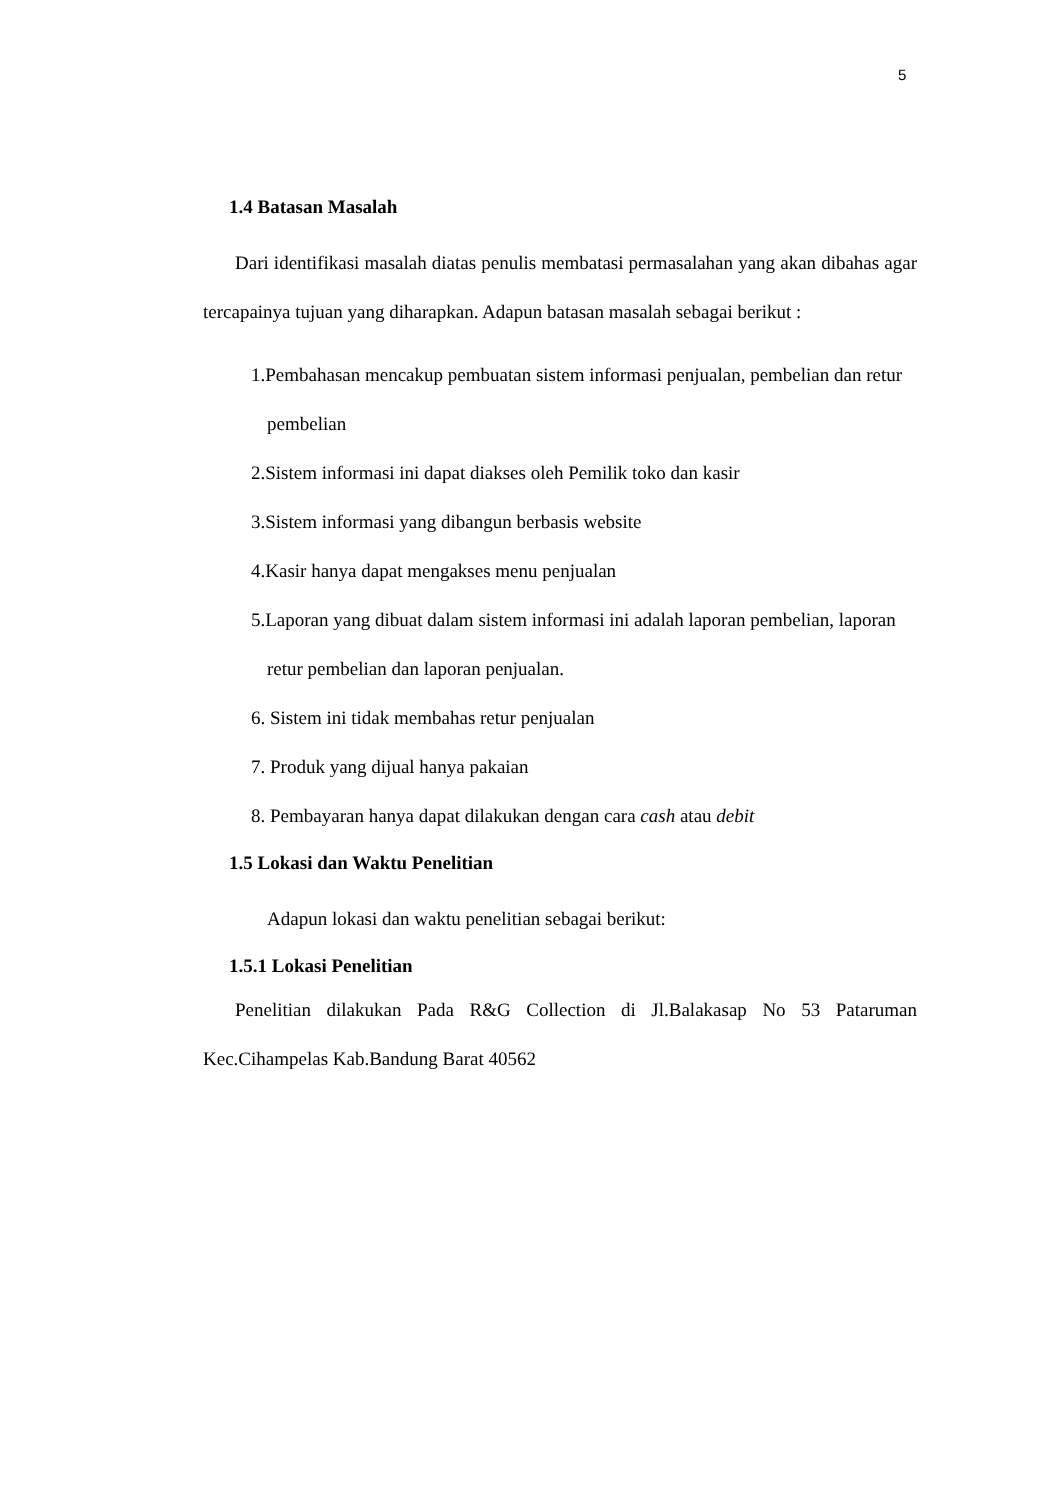5
1.4 Batasan Masalah
Dari identifikasi masalah diatas penulis membatasi permasalahan yang akan dibahas agar tercapainya tujuan yang diharapkan. Adapun batasan masalah sebagai berikut :
1.Pembahasan mencakup pembuatan sistem informasi penjualan, pembelian dan retur pembelian
2.Sistem informasi ini dapat diakses oleh Pemilik toko dan kasir
3.Sistem informasi yang dibangun berbasis website
4.Kasir hanya dapat mengakses menu penjualan
5.Laporan yang dibuat dalam sistem informasi ini adalah laporan pembelian, laporan retur pembelian dan laporan penjualan.
6. Sistem ini tidak membahas retur penjualan
7. Produk yang dijual hanya pakaian
8. Pembayaran hanya dapat dilakukan dengan cara cash atau debit
1.5 Lokasi dan Waktu Penelitian
Adapun lokasi dan waktu penelitian sebagai berikut:
1.5.1 Lokasi Penelitian
Penelitian dilakukan Pada R&G Collection di Jl.Balakasap No 53 Pataruman Kec.Cihampelas Kab.Bandung Barat 40562